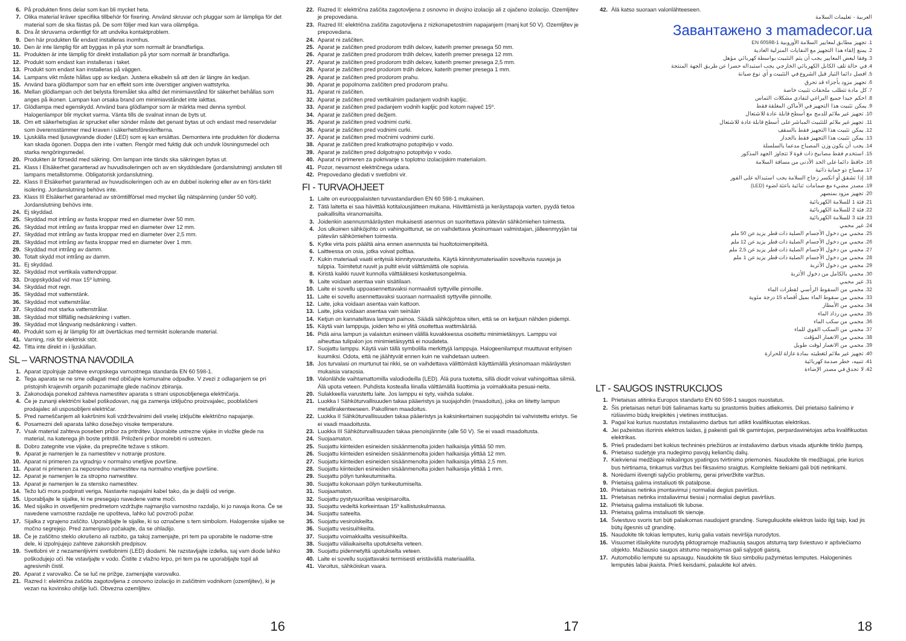6. På produkten finns delar som kan bli mycket heta.
7. Olika material kräver specifika tillbehör för fixering. Använd skruvar och pluggar som är lämpliga för det material som de ska fästas på. De som följer med kan vara olämpliga.
8. Dra åt skruvarna ordentligt för att undvika kontaktproblem.
9. Den här produkten får endast installeras inomhus.
10. Den är inte lämplig för att byggas in på ytor som normalt är brandfarliga.
11. Produkten är inte lämplig för direkt installation på ytor som normalt är brandfarliga.
12. Produkt som endast kan installeras i taket.
13. Produkt som endast kan installeras på väggen.
14. Lampans vikt måste hållas upp av kedjan. Justera elkabeln så att den är längre än kedjan.
15. Använd bara glödlampor som har en effekt som inte överstiger angiven wattstyrka.
16. Mellan glödlampan och det belysta föremålet ska alltid det minimiavstånd för säkerhet behållas som anges på ikonen. Lampan kan orsaka brand om minimiavståndet inte iakttas.
17. Glödlampa med egenskydd. Använd bara glödlampor som är märkta med denna symbol. Halogenlampor blir mycket varma. Vänta tills de svalnat innan de byts ut.
18. Om ett säkerhetsglas är sprucket eller sönder måste det genast bytas ut och endast med reservdelar som överensstämmer med kraven i säkerhetsföreskrifterna.
19. Ljuskälla med ljusavgivande dioder (LED) som ej kan ersättas. Demontera inte produkten för dioderna kan skada ögonen. Doppa den inte i vatten. Rengör med fuktig duk och undvik lösningsmedel och starka rengöringsmedel.
20. Produkten är försedd med säkring. Om lampan inte tänds ska säkringen bytas ut.
21. Klass I Elsäkerhet garanterad av huvudisoleringen och av en skyddsledare (jordanslutning) ansluten till lampans metallstomme. Obligatorisk jordanslutning.
22. Klass II Elsäkerhet garanterad av huvudisoleringen och av en dubbel isolering eller av en förs-tärkt isolering. Jordanslutning behövs inte.
23. Klass III Elsäkerhet garanterad av strömtillförsel med mycket låg nätspänning (under 50 volt). Jordanslutning behövs inte.
24. Ej skyddad.
25. Skyddad mot intrång av fasta kroppar med en diameter över 50 mm.
26. Skyddad mot intrång av fasta kroppar med en diameter över 12 mm.
27. Skyddad mot intrång av fasta kroppar med en diameter över 2,5 mm.
28. Skyddad mot intrång av fasta kroppar med en diameter över 1 mm.
29. Skyddad mot intrång av damm.
30. Totalt skydd mot intrång av damm.
31. Ej skyddad.
32. Skyddad mot vertikala vattendroppar.
33. Droppskyddad vid max 15º lutning.
34. Skyddad mot regn.
35. Skyddad mot vattenstänk.
36. Skyddad mot vattenstrålar.
37. Skyddad mot starka vattenstrålar.
38. Skyddad mot tillfällig nedsänkning i vatten.
39. Skyddad mot långvarig nedsänkning i vatten.
40. Produkt som ej är lämplig för att övertäckas med termiskt isolerande material.
41. Varning, risk för elektrisk stöt.
42. Titta inte direkt in i ljuskällan.
SL – VARNOSTNA NAVODILA
1. Aparat izpolnjuje zahteve evropskega varnostnega standarda EN 60 598-1.
2. Tega aparata se ne sme odlagati med običajne komunalne odpadke. V zvezi z odlaganjem se pri pristojnih krajevnih organih pozanimajte glede načinov zbiranja.
3. Zakonodaja ponekod zahteva namestitev aparata s strani usposobljenega električarja.
4. Če je zunanji električni kabel poškodovan, naj ga zamenja izključno proizvajalec, pooblaščeni prodajalec ali usposobljeni električar.
5. Pred nameščanjem ali kakršnimi koli vzdrževalnimi deli vselej izključite električno napajanje.
6. Posamezni deli aparata lahko dosežejo visoke temperature.
7. Vsak material zahteva poseben pribor za pritrditev. Uporabite ustrezne vijake in vložke glede na material, na katerega jih boste pritrdili. Priloženi pribor morebiti ni ustrezen.
8. Dobro zategnite vse vijake, da preprečite težave s stikom.
9. Aparat je namenjen le za namestitev v notranje prostore.
10. Aparat ni primeren za vgradnjo v normalno vnetljive površine.
11. Aparat ni primeren za neposredno namestitev na normalno vnetljive površine.
12. Aparat je namenjen le za stropno namestitev.
13. Aparat je namenjen le za stensko namestitev.
14. Težo luči mora podpirati veriga. Nastavite napajalni kabel tako, da je daljši od verige.
15. Uporabljajte le sijalke, ki ne presegajo navedene vatne moči.
16. Med sijalko in osvetljenim predmetom vzdržujte najmanjšo varnostno razdaljo, ki jo navaja ikona. Če se navedene varnostne razdalje ne upošteva, lahko luč povzroči požar.
17. Sijalka z vgrajeno zaščito. Uporabljajte le sijalke, ki so označene s tem simbolom. Halogenske sijalke se močno segrejejo. Pred zamenjavo počakajte, da se ohladijo.
18. Če je zaščitno steklo okrušeno ali razbito, ga takoj zamenjajte, pri tem pa uporabite le nadome-stne dele, ki izpolnjujejo zahteve zakonskih predpisov.
19. Svetlobni vir z nezamenljivimi svetlobnimi (LED) diodami. Ne razstavljajte izdelka, saj vam diode lahko poškodujejo oči. Ne vstavljajte v vodo. Čistite z vlažno krpo, pri tem pa ne uporabljajte topil ali agresivnih čistil.
20. Aparat z varovalko. Če se luč ne prižge, zamenjajte varovalko.
21. Razred I: električna zaščita zagotovljena z osnovno izolacijo in zaščitnim vodnikom (ozemljitev), ki je vezan na kovinsko ohišje luči. Obvezna ozemljitev.
16
22. Razred II: električna zaščita zagotovljena z osnovno in dvojno izolacijo ali z ojačeno izolacijo. Ozemljitev je prepovedana.
23. Razred III: električna zaščita zagotovljena z nizkonapetostnim napajanjem (manj kot 50 V). Ozemljitev je prepovedana.
24. Aparat ni zaščiten.
25. Aparat je zaščiten pred prodorom trdih delcev, katerih premer presega 50 mm.
26. Aparat je zaščiten pred prodorom trdih delcev, katerih premer presega 12 mm.
27. Aparat je zaščiten pred prodorom trdih delcev, katerih premer presega 2,5 mm.
28. Aparat je zaščiten pred prodorom trdih delcev, katerih premer presega 1 mm.
29. Aparat je zaščiten pred prodorom prahu.
30. Aparat je popolnoma zaščiten pred prodorom prahu.
31. Aparat ni zaščiten.
32. Aparat je zaščiten pred vertikalnim padanjem vodnih kapljic.
33. Aparat je zaščiten pred padanjem vodnih kapljic pod kotom največ 15º.
34. Aparat je zaščiten pred dežjem.
35. Aparat je zaščiten pred vodnimi curki.
36. Aparat je zaščiten pred vodnimi curki.
37. Aparat je zaščiten pred močnimi vodnimi curki.
38. Aparat je zaščiten pred kratkotrajno potopitvijo v vodo.
39. Aparat je zaščiten pred dolgotrajno potopitvijo v vodo.
40. Aparat ni primeren za pokrivanje s toplotno izolacijskim materialom.
41. Pozor, nevarnost električnega udara.
42. Prepovedano gledati v svetlobni vir.
FI - TURVAOHJEET
1. Laite on eurooppalaisten turvastandardien EN 60 598-1 mukainen.
2. Tätä laitetta ei saa hävittää kotitalousjätteen mukana. Hävittämistä ja keräystapoja varten, pyydä tietoa paikallisilta viranomaisilta.
3. Joidenkin asennusmääräysten mukaisesti asennus on suoritettava pätevän sähkömiehen toimesta.
4. Jos ulkoinen sähköjohto on vahingoittunut, se on vaihdettava yksinomaan valmistajan, jälleenmyyjän tai pätevän sähkömiehen toimesta.
5. Kytke virta pois päältä aina ennen asennusta tai huoltotoimenpiteitä.
6. Laitteessa on osia, jotka voivat polttaa.
7. Kukin materiaali vaatii erityisiä kiinnitysvarusteita. Käytä kiinnitysmateriaaliin soveltuvia ruuveja ja tulppia. Toimitetut ruuvit ja pultit eivät välttämättä ole sopivia.
8. Kiristä kaikki ruuvit kunnolla välttääksesi kosketusongelmia.
9. Laite voidaan asentaa vain sisätilaan.
10. Laite ei sovellu uppoasennettavaksi normaalisti syttyville pinnoille.
11. Laite ei sovellu asennettavaksi suoraan normaalisti syttyville pinnoille.
12. Laite, joka voidaan asentaa vain kattoon.
13. Laite, joka voidaan asentaa vain seinään
14. Ketjun on kannateltava lampun painoa. Säädä sähköjohtoa siten, että se on ketjuun nähden pidempi.
15. Käytä vain lamppuja, joiden teho ei ylitä osoitettua wattimäärää.
16. Pidä aina lampun ja valaistun esineen välillä kuvakkeessa osoitettu minimietäisyys. Lamppu voi aiheuttaa tulipalon jos minimietäisyyttä ei noudateta.
17. Suojattu lamppu. Käytä vain tällä symbolilla merkittyjä lamppuja. Halogeenilamput muuttuvat erityisen kuumiksi. Odota, että ne jäähtyvät ennen kuin ne vaihdetaan uuteen.
18. Jos turvalasi on murtunut tai rikki, se on vaihdettava välittömästi käyttämällä yksinomaan määräysten mukaisia varaosia.
19. Valonlähde vaihtamattomilla valodiodeilla (LED). Älä pura tuotetta, sillä diodit voivat vahingoittaa silmiä. Älä upota veteen. Puhdista kostealla liinalla välttämällä liuottimia ja voimakkaita pesuai-neita.
20. Sulakkeella varustettu laite. Jos lamppu ei syty, vaihda sulake.
21. Luokka I Sähköturvallisuuden takaa pääeristys ja suojajohdin (maadoitus), joka on liitetty lampun metallirakenteeseen. Pakollinen maadoitus.
22. Luokka II Sähköturvallisuuden takaa pääeristys ja kaksinkertainen suojajohdin tai vahvistettu eristys. Se ei vaadi maadoitusta.
23. Luokka III Sähköturvallisuuden takaa pienoisjännite (alle 50 V). Se ei vaadi maadoitusta.
24. Suojaamaton.
25. Suojattu kiinteiden esineiden sisäänmenolta joiden halkaisija ylittää 50 mm.
26. Suojattu kiinteiden esineiden sisäänmenolta joiden halkaisija ylittää 12 mm.
27. Suojattu kiinteiden esineiden sisäänmenolta joiden halkaisija ylittää 2,5 mm.
28. Suojattu kiinteiden esineiden sisäänmenolta joiden halkaisija ylittää 1 mm.
29. Suojattu pölyn tunkeutumiselta.
30. Suojattu kokonaan pölyn tunkeutumiselta.
31. Suojaamaton.
32. Suojattu pystysuoriltaa vesipisaroilta.
33. Suojattu vedeltä korkeintaan 15º kallistuskulmassa.
34. Suojattu sateelta.
35. Suojattu vesiroiskeilta.
36. Suojattu vesisuihkeilta.
37. Suojattu voimakkailta vesisuihkeilta.
38. Suojattu väliaikaiselta upotukselta veteen.
39. Suojattu pidennetyltä upotukselta veteen.
40. Laite ei sovellu suojattavaksi termisesti eristävällä materiaalilla.
41. Varoitus, sähköiskun vaara.
17
42. Älä katso suoraan valonlähteeseen.
العربية - تعليمات السلامة
Завантажено з mamadecor.ua
1. تجهيز مطابق لمعايير السلامة الأوروبية EN 60598-1
2. يمنع إلقاء هذا التجهيز مع النفايات المنزلية العادية
3. وفقا لبعض المعايير يجب أن يتم التثبيت بواسطة كهربائي مؤهل
4. في حالة تلف الكابل الكهربائي الخارجي يجب استبداله حصرا عن طريق الجهة المنتجة
5. افصل دائما التيار قبل الشروع في التثبيت و أي نوع صيانة
6. تجهيز مزود بأجزاء قد تحرق
7. كل مادة تتطلب ملحقات تثبيت خاصة
8. احكم جيدا جميع البراغي لتفادي مشكلات التماس
9. يمكن تثبيت هذا التجهيز في الأماكن المغلقة فقط
10. تجهيز غير ملائم للدمج مع أسطح قابلة عادة للاشتعال
11. تجهيز غير ملائم للتثبيت المباشر على أسطح قابلة عادة للاشتعال
12. يمكن تثبيت هذا التجهيز فقط بالسقف
13. يمكن تثبيت هذا التجهيز فقط بالجدار
14. يجب أن يكون وزن المصباح مدعما بالسلسلة
15. استخدم فقط مصابيح ذات قوة لا تتجاوز الجهد المذكور
16. حافظ دائما على الحد الأدنى من مسافة السلامة
17. مصباح ذو حماية ذاتية
18. إذا تشقق أو انكسر زجاج السلامة يجب استبداله على الفور
19. مصدر مضيء مع صمامات ثنائية باعثة لضوء (LED)
20. تجهيز مزود بمنصهر
21. فئة 1 للسلامة الكهربائية
22. فئة 2 للسلامة الكهربائية
23. فئة 3 للسلامة الكهربائية
24. غير محمي
25. محمي من دخول الأجسام الصلبة ذات قطر يزيد عن 50 ملم
26. محمي من دخول الأجسام الصلبة ذات قطر يزيد عن 12 ملم
27. محمي من دخول الأجسام الصلبة ذات قطر يزيد عن 2,5 ملم
28. محمي من دخول الأجسام الصلبة ذات قطر يزيد عن 1 ملم
29. محمي من دخول الأتربة
30. محمي بالكامل من دخول الأتربة
31. غير محمي
32. محمي من السقوط الرأسي لقطرات الماء
33. محمي من سقوط الماء بميل أقصاه 15 درجة مئوية
34. محمي من الأمطار
35. محمي من رذاذ الماء
36. محمي من سكب الماء
37. محمي من السكب القوي للماء
38. محمي من الانغمار المؤقت
39. محمي من الانغمار لوقت طويل
40. تجهيز غير ملائم لتغطيته بمادة عازلة للحرارة
41. تنبيه، خطر صدمة كهربائية
42. لا تحدق في مصدر الإضاءة
LT - SAUGOS INSTRUKCIJOS
1. Prietaisas atitinka Europos standarto EN 60 598-1 saugos nuostatus.
2. Šis prietaisas neturi būti šalinamas kartu su įprastomis buities atliekomis. Dėl prietaiso šalinimo ir rūšiavimo būdų kreipkitės į vietines institucijas.
3. Pagal kai kurius nuostatus instaliavimo darbus turi atlikti kvalifikuotas elektrikas.
4. Jei pažeistas išorinis elektros laidas, jį pakeisti gali tik gamintojas, perpardavinėtojas arba kvalifikuotas elektrikas.
5. Prieš pradedami bet kokius techninės priežiūros ar instaliavimo darbus visada atjunkite tinklo įtampą.
6. Prietaiso sudėtyje yra nudegimo pavojų keliančių dalių.
7. Kiekvienai medžiagai reikalingos ypatingos tvirtinimo priemonės. Naudokite tik medžiagai, prie kurios bus tvirtinama, tinkamus varžtus bei fiksavimo sraigtus. Komplekte tiekiami gali būti netinkami.
8. Norėdami išvengti sąlyčio problemų, gerai priveržkite varžtus.
9. Prietaisą galima instaliuoti tik patalpose.
10. Prietaisas netinka įmontavimui į normaliai degius paviršius.
11. Prietaisas netinka instaliavimui tiesiai į normaliai degius paviršius.
12. Prietaisą galima instaliuoti tik lubose.
13. Prietaisą galima instaliuoti tik sienoje.
14. Šviestuvo svoris turi būti palaikomas naudojant grandinę. Sureguliuokite elektros laido ilgį taip, kad jis būtų ilgesnis už grandinę.
15. Naudokite tik tokias lemputes, kurių galia vatais neviršija nurodytos.
16. Visuomet išlaikykite nurodytą piktogramoje mažiausią saugos atstumą tarp šviestuvo ir apšviečiamo objekto. Mažiausio saugos atstumo nepaisymas gali sąlygoti gaisrą.
17. Automobilio lemputė su apsaugu. Naudokite tik šiuo simboliu pažymėtas lemputes. Halogeninės lemputės labai įkaista. Prieš keisdami, palaukite kol atvės.
18